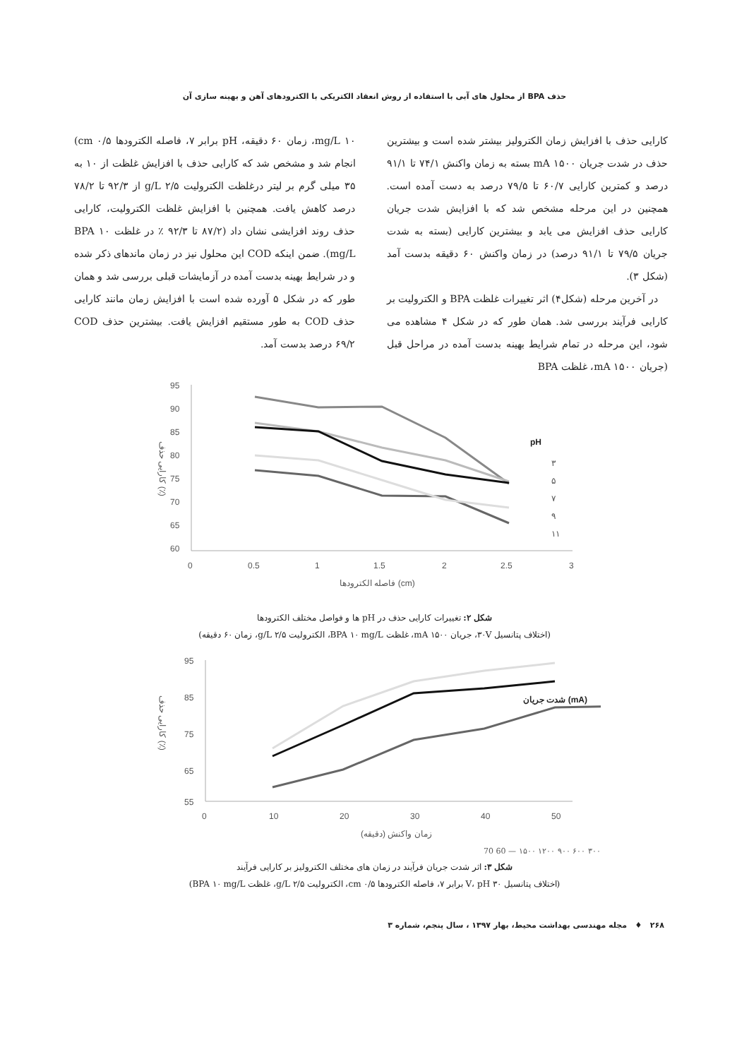حذف BPA از محلول های آبی با استفاده از روش انعقاد الکتریکی با الکترودهای آهن و بهینه سازی آن
کارایی حذف با افزایش زمان الکترولیز بیشتر شده است و بیشترین حذف در شدت جریان ۱۵۰۰ mA بسته به زمان واکنش ۷۴/۱ تا ۹۱/۱ درصد و کمترین کارایی ۶۰/۷ تا ۷۹/۵ درصد به دست آمده است. همچنین در این مرحله مشخص شد که با افزایش شدت جریان کارایی حذف افزایش می یابد و بیشترین کارایی (بسته به شدت جریان ۷۹/۵ تا ۹۱/۱ درصد) در زمان واکنش ۶۰ دقیقه بدست آمد (شکل ۳).
در آخرین مرحله (شکل۴) اثر تغییرات غلظت BPA و الکترولیت بر کارایی فرآیند بررسی شد. همان طور که در شکل ۴ مشاهده می شود، این مرحله در تمام شرایط بهینه بدست آمده در مراحل قبل (جریان ۱۵۰۰ mA، غلظت BPA
۱۰ mg/L، زمان ۶۰ دقیقه، pH برابر ۷، فاصله الکترودها cm ۰/۵) انجام شد و مشخص شد که کارایی حذف با افزایش غلظت از ۱۰ به ۳۵ میلی گرم بر لیتر درغلظت الکترولیت g/L ۲/۵ از ۹۲/۳ تا ۷۸/۲ درصد کاهش یافت. همچنین با افزایش غلظت الکترولیت، کارایی حذف روند افزایشی نشان داد (۸۷/۲ تا ۹۲/۳ ٪ در غلظت BPA ۱۰ mg/L). ضمن اینکه COD این محلول نیز در زمان ماندهای ذکر شده و در شرایط بهینه بدست آمده در آزمایشات قبلی بررسی شد و همان طور که در شکل ۵ آورده شده است با افزایش زمان مانند کارایی حذف COD به طور مستقیم افزایش یافت. بیشترین حذف COD ۶۹/۲ درصد بدست آمد.
95
90
85
80
75
70
65
60
0
0.5
1
1.5
2
2.5
3
pH
۳
۵
۷
۹
۱۱
فاصله الکترودها (cm)
کارایی حذف (٪)
شکل ۲: تغییرات کارایی حذف در pH ها و فواصل مختلف الکترودها
(اختلاف پتانسیل ۳۰V، جریان ۱۵۰۰ mA، غلظت BPA ۱۰ mg/L، الکترولیت ۲/۵ g/L، زمان ۶۰ دقیقه)
95
85
75
65
55
0
10
20
30
40
50
شدت جریان (mA)
زمان واکنش (دقیقه)
کارایی حذف (٪)
۳۰۰ ۶۰۰ ۹۰۰ ۱۲۰۰ ۱۵۰۰ — 60 70
شکل ۳: اثر شدت جریان فرآیند در زمان های مختلف الکترولیز بر کارایی فرآیند
(اختلاف پتانسیل ۳۰ V، pH برابر ۷، فاصله الکترودها ۰/۵ cm، الکترولیت ۲/۵ g/L، غلظت BPA ۱۰ mg/L)
۲۶۸ ♦ مجله مهندسی بهداشت محیط، بهار ۱۳۹۷ ، سال پنجم، شماره ۳